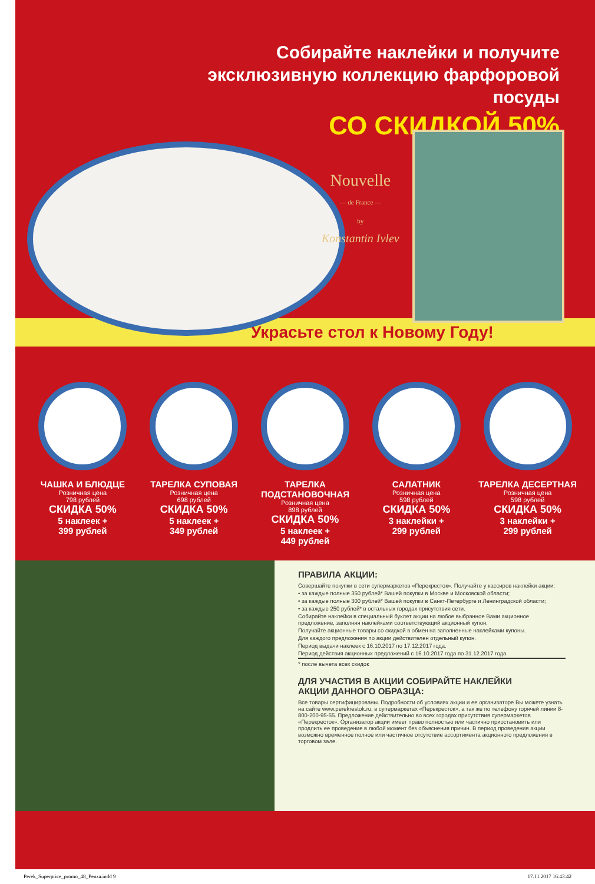Собирайте наклейки и получите
эксклюзивную коллекцию фарфоровой посуды
СО СКИДКОЙ 50%
Nouvelle
— de France —
by
Konstantin Ivlev
Украсьте стол к Новому Году!
ЧАШКА И БЛЮДЦЕ
Розничная цена
798 рублей
СКИДКА 50%
5 наклеек +
399 рублей
ТАРЕЛКА СУПОВАЯ
Розничная цена
698 рублей
СКИДКА 50%
5 наклеек +
349 рублей
ТАРЕЛКА
ПОДСТАНОВОЧНАЯ
Розничная цена
898 рублей
СКИДКА 50%
5 наклеек +
449 рублей
САЛАТНИК
Розничная цена
598 рублей
СКИДКА 50%
3 наклейки +
299 рублей
ТАРЕЛКА ДЕСЕРТНАЯ
Розничная цена
598 рублей
СКИДКА 50%
3 наклейки +
299 рублей
ПРАВИЛА АКЦИИ:
Совершайте покупки в сети супермаркетов «Перекресток». Получайте у кассиров наклейки акции:
• за каждые полные 350 рублей* Вашей покупки в Москве и Московской области;
• за каждые полные 300 рублей* Вашей покупки в Санкт-Петербурге и Ленинградской области;
• за каждые 250 рублей* в остальных городах присутствия сети.
Собирайте наклейки в специальный буклет акции на любое выбранное Вами акционное предложение, заполняя наклейками соответствующий акционный купон;
Получайте акционные товары со скидкой в обмен на заполненные наклейками купоны.
Для каждого предложения по акции действителен отдельный купон.
Период выдачи наклеек с 16.10.2017 по 17.12.2017 года.
Период действия акционных предложений с 16.10.2017 года по 31.12.2017 года.
* после вычета всех скидок
ДЛЯ УЧАСТИЯ В АКЦИИ СОБИРАЙТЕ НАКЛЕЙКИ
АКЦИИ ДАННОГО ОБРАЗЦА:
Все товары сертифицированы. Подробности об условиях акции и ее организаторе Вы можете узнать на сайте www.perekrestok.ru, в супермаркетах «Перекресток», а так же по телефону горячей линии 8-800-200-95-55. Предложение действительно во всех городах присутствия супермаркетов «Перекресток». Организатор акции имеет право полностью или частично приостановить или продлить ее проведение в любой момент без объяснения причин. В период проведения акции возможно временное полное или частичное отсутствие ассортимента акционного предложения в торговом зале.
Perek_Superprice_promo_48_Penza.indd 9 17.11.2017 16:43:42